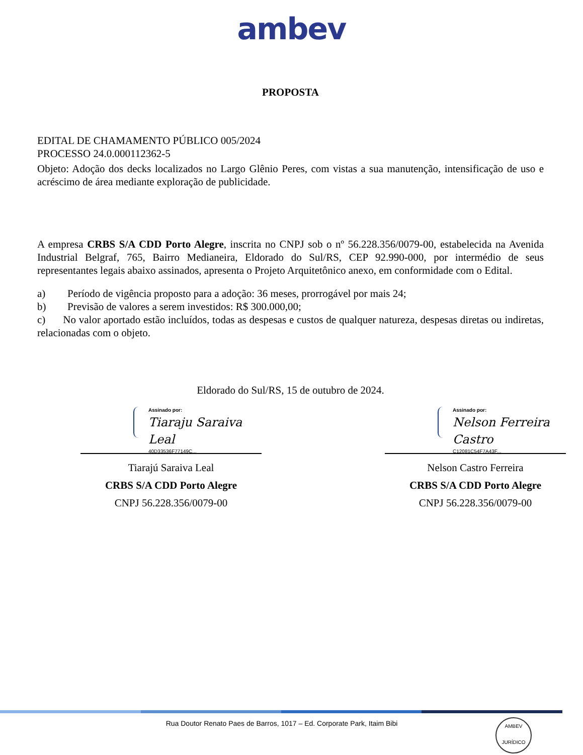ambev
PROPOSTA
EDITAL DE CHAMAMENTO PÚBLICO 005/2024
PROCESSO 24.0.000112362-5
Objeto: Adoção dos decks localizados no Largo Glênio Peres, com vistas a sua manutenção, intensificação de uso e acréscimo de área mediante exploração de publicidade.
A empresa CRBS S/A CDD Porto Alegre, inscrita no CNPJ sob o nº 56.228.356/0079-00, estabelecida na Avenida Industrial Belgraf, 765, Bairro Medianeira, Eldorado do Sul/RS, CEP 92.990-000, por intermédio de seus representantes legais abaixo assinados, apresenta o Projeto Arquitetônico anexo, em conformidade com o Edital.
a) Período de vigência proposto para a adoção: 36 meses, prorrogável por mais 24;
b) Previsão de valores a serem investidos: R$ 300.000,00;
c) No valor aportado estão incluídos, todas as despesas e custos de qualquer natureza, despesas diretas ou indiretas, relacionadas com o objeto.
Eldorado do Sul/RS, 15 de outubro de 2024.
Assinado por:
Tiaraju Saraiva Leal
40D33536F77149C...
Tiarajú Saraiva Leal
CRBS S/A CDD Porto Alegre
CNPJ 56.228.356/0079-00
Assinado por:
Nelson Ferreira Castro
C12081C54F7A43F...
Nelson Castro Ferreira
CRBS S/A CDD Porto Alegre
CNPJ 56.228.356/0079-00
Rua Doutor Renato Paes de Barros, 1017 – Ed. Corporate Park, Itaim Bibi
AMBEV
JURÍDICO